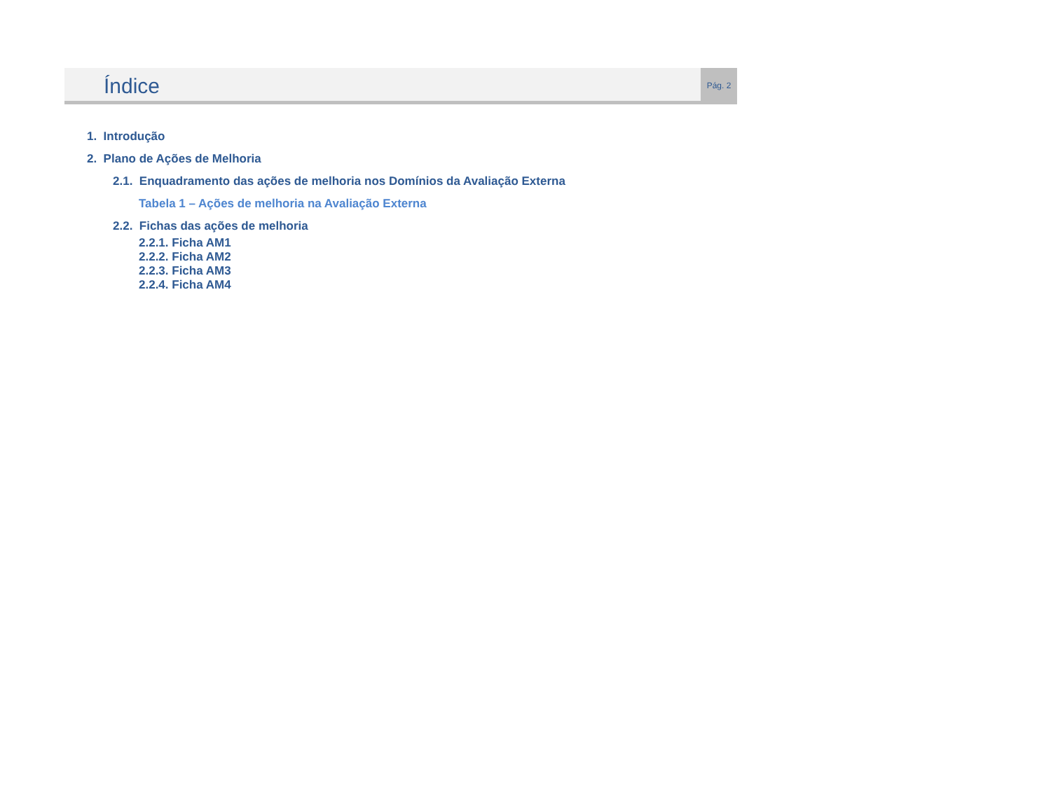Índice
Pág. 2
1. Introdução
2. Plano de Ações de Melhoria
2.1. Enquadramento das ações de melhoria nos Domínios da Avaliação Externa
Tabela 1 – Ações de melhoria na Avaliação Externa
2.2. Fichas das ações de melhoria
2.2.1. Ficha AM1
2.2.2. Ficha AM2
2.2.3. Ficha AM3
2.2.4. Ficha AM4